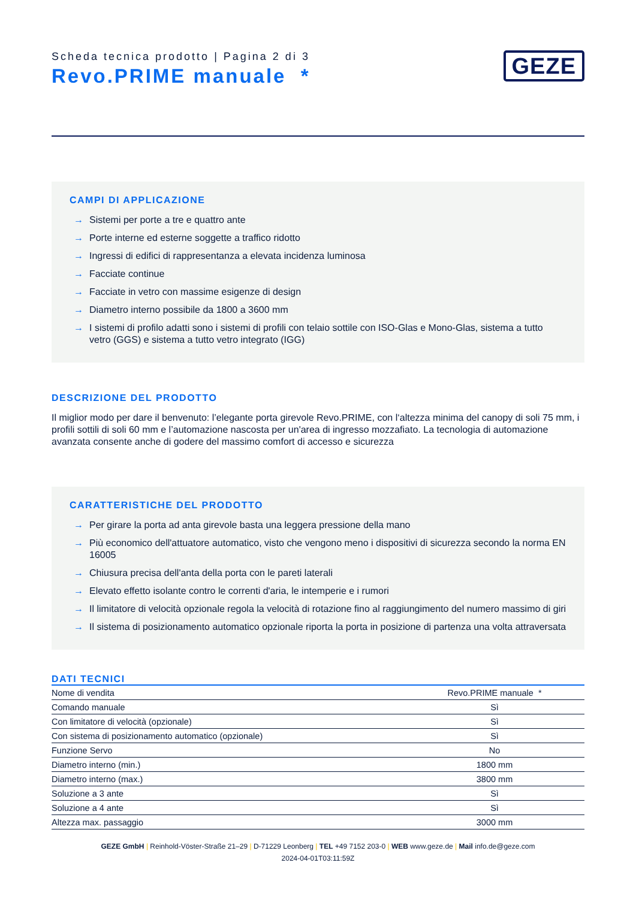Scheda tecnica prodotto | Pagina 2 di 3
Revo.PRIME manuale *
GEZE
CAMPI DI APPLICAZIONE
→ Sistemi per porte a tre e quattro ante
→ Porte interne ed esterne soggette a traffico ridotto
→ Ingressi di edifici di rappresentanza a elevata incidenza luminosa
→ Facciate continue
→ Facciate in vetro con massime esigenze di design
→ Diametro interno possibile da 1800 a 3600 mm
→ I sistemi di profilo adatti sono i sistemi di profili con telaio sottile con ISO-Glas e Mono-Glas, sistema a tutto vetro (GGS) e sistema a tutto vetro integrato (IGG)
DESCRIZIONE DEL PRODOTTO
Il miglior modo per dare il benvenuto: l’elegante porta girevole Revo.PRIME, con l‘altezza minima del canopy di soli 75 mm, i profili sottili di soli 60 mm e l’automazione nascosta per un'area di ingresso mozzafiato. La tecnologia di automazione avanzata consente anche di godere del massimo comfort di accesso e sicurezza
CARATTERISTICHE DEL PRODOTTO
→ Per girare la porta ad anta girevole basta una leggera pressione della mano
→ Più economico dell'attuatore automatico, visto che vengono meno i dispositivi di sicurezza secondo la norma EN 16005
→ Chiusura precisa dell'anta della porta con le pareti laterali
→ Elevato effetto isolante contro le correnti d'aria, le intemperie e i rumori
→ Il limitatore di velocità opzionale regola la velocità di rotazione fino al raggiungimento del numero massimo di giri
→ Il sistema di posizionamento automatico opzionale riporta la porta in posizione di partenza una volta attraversata
DATI TECNICI
| Nome di vendita | Revo.PRIME manuale * |
| Comando manuale | Sì |
| Con limitatore di velocità (opzionale) | Sì |
| Con sistema di posizionamento automatico (opzionale) | Sì |
| Funzione Servo | No |
| Diametro interno (min.) | 1800 mm |
| Diametro interno (max.) | 3800 mm |
| Soluzione a 3 ante | Sì |
| Soluzione a 4 ante | Sì |
| Altezza max. passaggio | 3000 mm |
GEZE GmbH | Reinhold-Vöster-Straße 21–29 | D-71229 Leonberg | TEL +49 7152 203-0 | WEB www.geze.de | Mail info.de@geze.com
2024-04-01T03:11:59Z